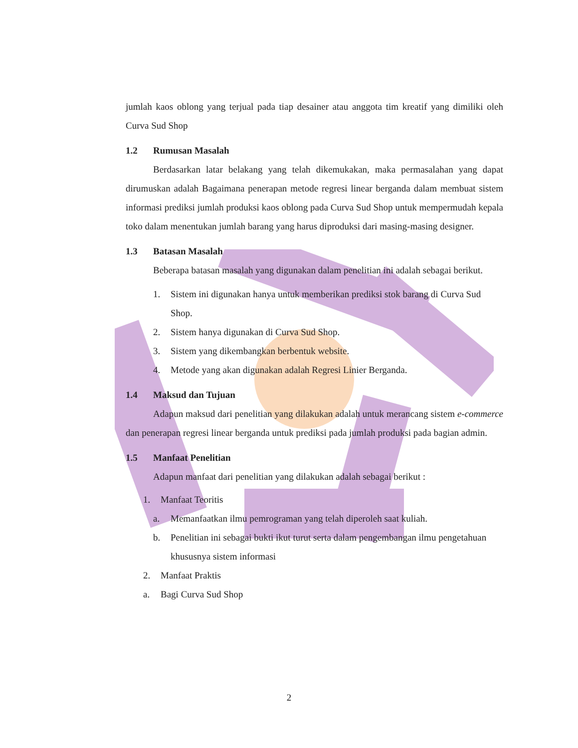jumlah kaos oblong yang terjual pada tiap desainer atau anggota tim kreatif yang dimiliki oleh Curva Sud Shop
1.2 Rumusan Masalah
Berdasarkan latar belakang yang telah dikemukakan, maka permasalahan yang dapat dirumuskan adalah Bagaimana penerapan metode regresi linear berganda dalam membuat sistem informasi prediksi jumlah produksi kaos oblong pada Curva Sud Shop untuk mempermudah kepala toko dalam menentukan jumlah barang yang harus diproduksi dari masing-masing designer.
1.3 Batasan Masalah
Beberapa batasan masalah yang digunakan dalam penelitian ini adalah sebagai berikut.
1. Sistem ini digunakan hanya untuk memberikan prediksi stok barang di Curva Sud Shop.
2. Sistem hanya digunakan di Curva Sud Shop.
3. Sistem yang dikembangkan berbentuk website.
4. Metode yang akan digunakan adalah Regresi Linier Berganda.
1.4 Maksud dan Tujuan
Adapun maksud dari penelitian yang dilakukan adalah untuk merancang sistem e-commerce dan penerapan regresi linear berganda untuk prediksi pada jumlah produksi pada bagian admin.
1.5 Manfaat Penelitian
Adapun manfaat dari penelitian yang dilakukan adalah sebagai berikut :
1. Manfaat Teoritis
a. Memanfaatkan ilmu pemrograman yang telah diperoleh saat kuliah.
b. Penelitian ini sebagai bukti ikut turut serta dalam pengembangan ilmu pengetahuan khususnya sistem informasi
2. Manfaat Praktis
a. Bagi Curva Sud Shop
2